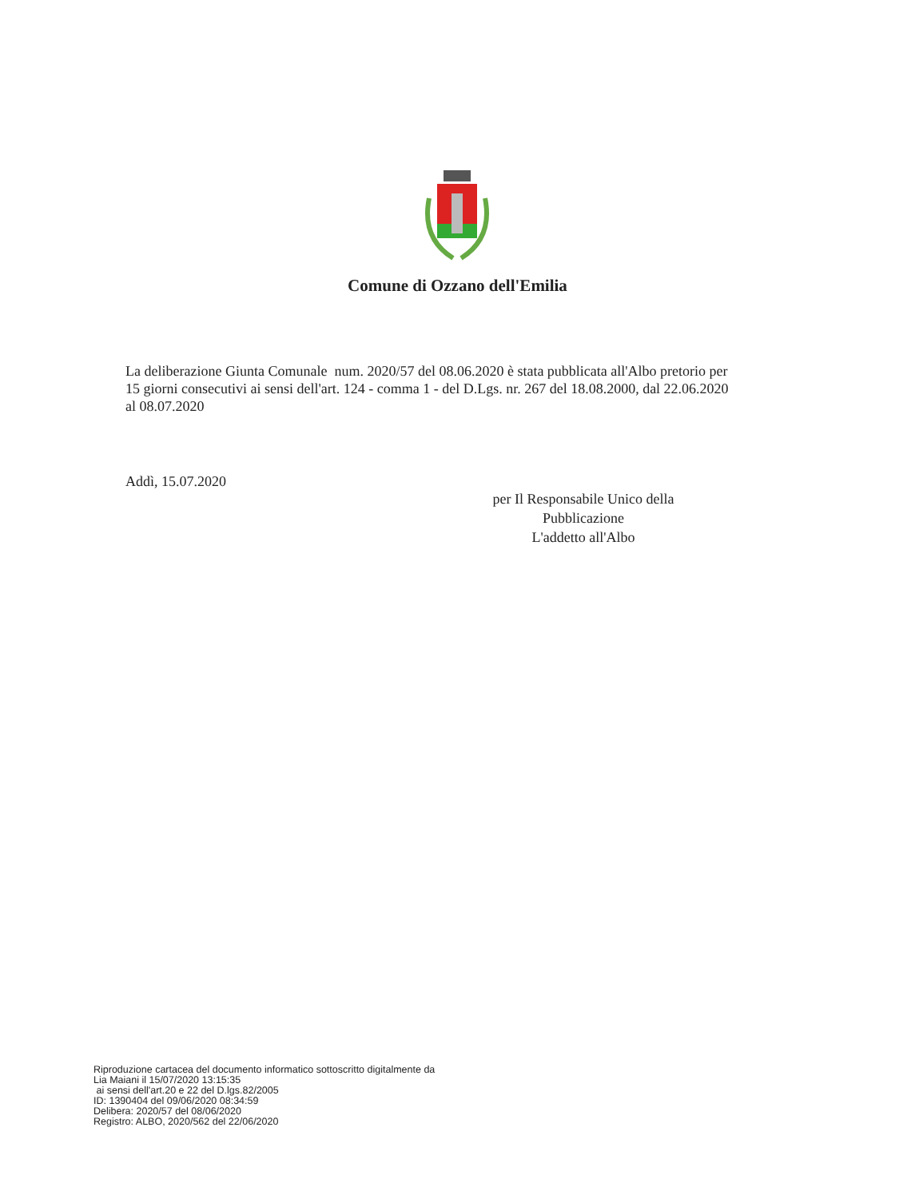Comune di Ozzano dell'Emilia
La deliberazione Giunta Comunale num. 2020/57 del 08.06.2020 è stata pubblicata all'Albo pretorio per 15 giorni consecutivi ai sensi dell'art. 124 - comma 1 - del D.Lgs. nr. 267 del 18.08.2000, dal 22.06.2020 al 08.07.2020
Addì, 15.07.2020
per Il Responsabile Unico della
Pubblicazione
L'addetto all'Albo
Riproduzione cartacea del documento informatico sottoscritto digitalmente da
Lia Maiani il 15/07/2020 13:15:35
ai sensi dell'art.20 e 22 del D.lgs.82/2005
ID: 1390404 del 09/06/2020 08:34:59
Delibera: 2020/57 del 08/06/2020
Registro: ALBO, 2020/562 del 22/06/2020